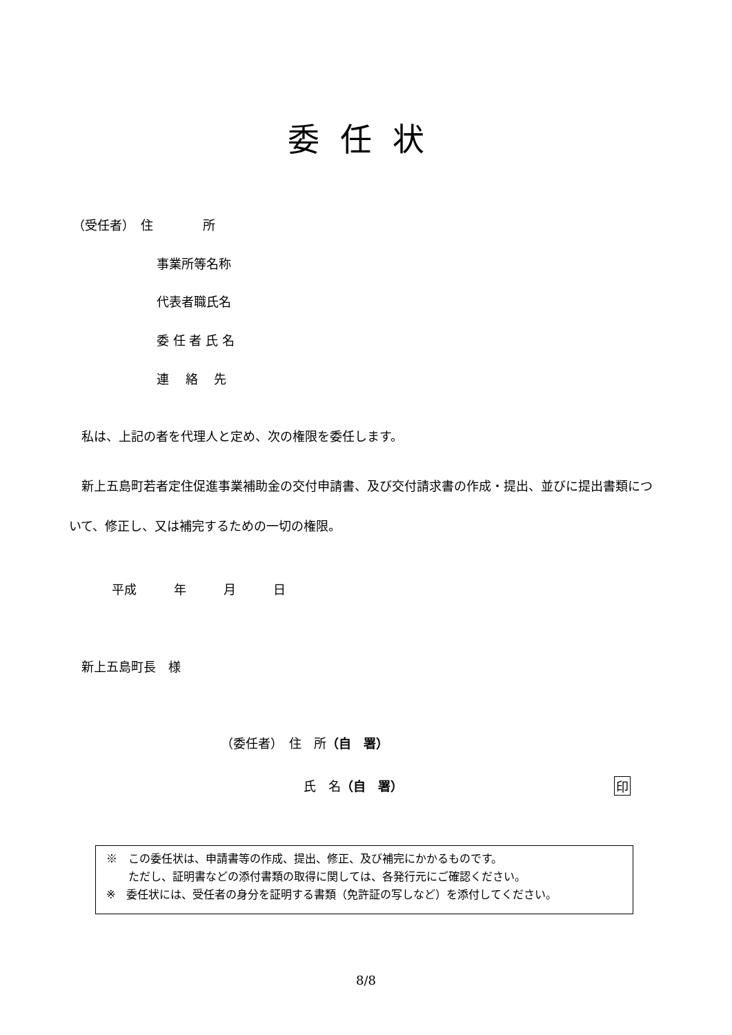委任状
（受任者）　住　　　　所
事業所等名称
代表者職氏名
委 任 者 氏 名
連　 絡　 先
私は、上記の者を代理人と定め、次の権限を委任します。
　新上五島町若者定住促進事業補助金の交付申請書、及び交付請求書の作成・提出、並びに提出書類について、修正し、又は補完するための一切の権限。
平成　　　年　　　月　　　日
新上五島町長　様
（委任者）　住　所（自　署）
氏　名（自　署） 印
※　この委任状は、申請書等の作成、提出、修正、及び補完にかかるものです。
　　ただし、証明書などの添付書類の取得に関しては、各発行元にご確認ください。
※　委任状には、受任者の身分を証明する書類（免許証の写しなど）を添付してください。
8/8